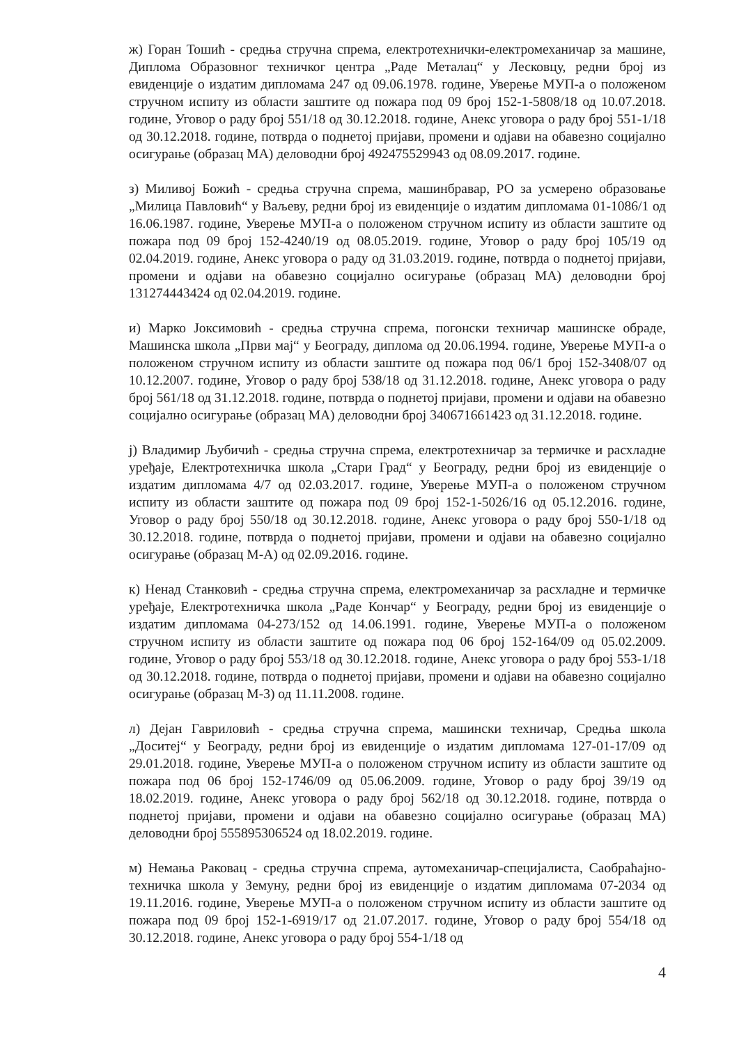ж) Горан Тошић - средња стручна спрема, електротехнички-електромеханичар за машине, Диплома Образовног техничког центра „Раде Металац“ у Лесковцу, редни број из евиденције о издатим дипломама 247 од 09.06.1978. године, Уверење МУП-а о положеном стручном испиту из области заштите од пожара под 09 број 152-1-5808/18 од 10.07.2018. године, Уговор о раду број 551/18 од 30.12.2018. године, Анекс уговора о раду број 551-1/18 од 30.12.2018. године, потврда о поднетој пријави, промени и одјави на обавезно социјално осигурање (образац МА) деловодни број 492475529943 од 08.09.2017. године.
з) Миливој Божић - средња стручна спрема, машинбравар, РО за усмерено образовање „Милица Павловић“ у Ваљеву, редни број из евиденције о издатим дипломама 01-1086/1 од 16.06.1987. године, Уверење МУП-а о положеном стручном испиту из области заштите од пожара под 09 број 152-4240/19 од 08.05.2019. године, Уговор о раду број 105/19 од 02.04.2019. године, Анекс уговора о раду од 31.03.2019. године, потврда о поднетој пријави, промени и одјави на обавезно социјално осигурање (образац МА) деловодни број 131274443424 од 02.04.2019. године.
и) Марко Јоксимовић - средња стручна спрема, погонски техничар машинске обраде, Машинска школа „Први мај“ у Београду, диплома од 20.06.1994. године, Уверење МУП-а о положеном стручном испиту из области заштите од пожара под 06/1 број 152-3408/07 од 10.12.2007. године, Уговор о раду број 538/18 од 31.12.2018. године, Анекс уговора о раду број 561/18 од 31.12.2018. године, потврда о поднетој пријави, промени и одјави на обавезно социјално осигурање (образац МА) деловодни број 340671661423 од 31.12.2018. године.
ј) Владимир Љубичић - средња стручна спрема, електротехничар за термичке и расхладне уређаје, Електротехничка школа „Стари Град“ у Београду, редни број из евиденције о издатим дипломама 4/7 од 02.03.2017. године, Уверење МУП-а о положеном стручном испиту из области заштите од пожара под 09 број 152-1-5026/16 од 05.12.2016. године, Уговор о раду број 550/18 од 30.12.2018. године, Анекс уговора о раду број 550-1/18 од 30.12.2018. године, потврда о поднетој пријави, промени и одјави на обавезно социјално осигурање (образац М-А) од 02.09.2016. године.
к) Ненад Станковић - средња стручна спрема, електромеханичар за расхладне и термичке уређаје, Електротехничка школа „Раде Кончар“ у Београду, редни број из евиденције о издатим дипломама 04-273/152 од 14.06.1991. године, Уверење МУП-а о положеном стручном испиту из области заштите од пожара под 06 број 152-164/09 од 05.02.2009. године, Уговор о раду број 553/18 од 30.12.2018. године, Анекс уговора о раду број 553-1/18 од 30.12.2018. године, потврда о поднетој пријави, промени и одјави на обавезно социјално осигурање (образац М-3) од 11.11.2008. године.
л) Дејан Гавриловић - средња стручна спрема, машински техничар, Средња школа „Доситеј“ у Београду, редни број из евиденције о издатим дипломама 127-01-17/09 од 29.01.2018. године, Уверење МУП-а о положеном стручном испиту из области заштите од пожара под 06 број 152-1746/09 од 05.06.2009. године, Уговор о раду број 39/19 од 18.02.2019. године, Анекс уговора о раду број 562/18 од 30.12.2018. године, потврда о поднетој пријави, промени и одјави на обавезно социјално осигурање (образац МА) деловодни број 555895306524 од 18.02.2019. године.
м) Немања Раковац - средња стручна спрема, аутомеханичар-специјалиста, Саобраћајно-техничка школа у Земуну, редни број из евиденције о издатим дипломама 07-2034 од 19.11.2016. године, Уверење МУП-а о положеном стручном испиту из области заштите од пожара под 09 број 152-1-6919/17 од 21.07.2017. године, Уговор о раду број 554/18 од 30.12.2018. године, Анекс уговора о раду број 554-1/18 од
4